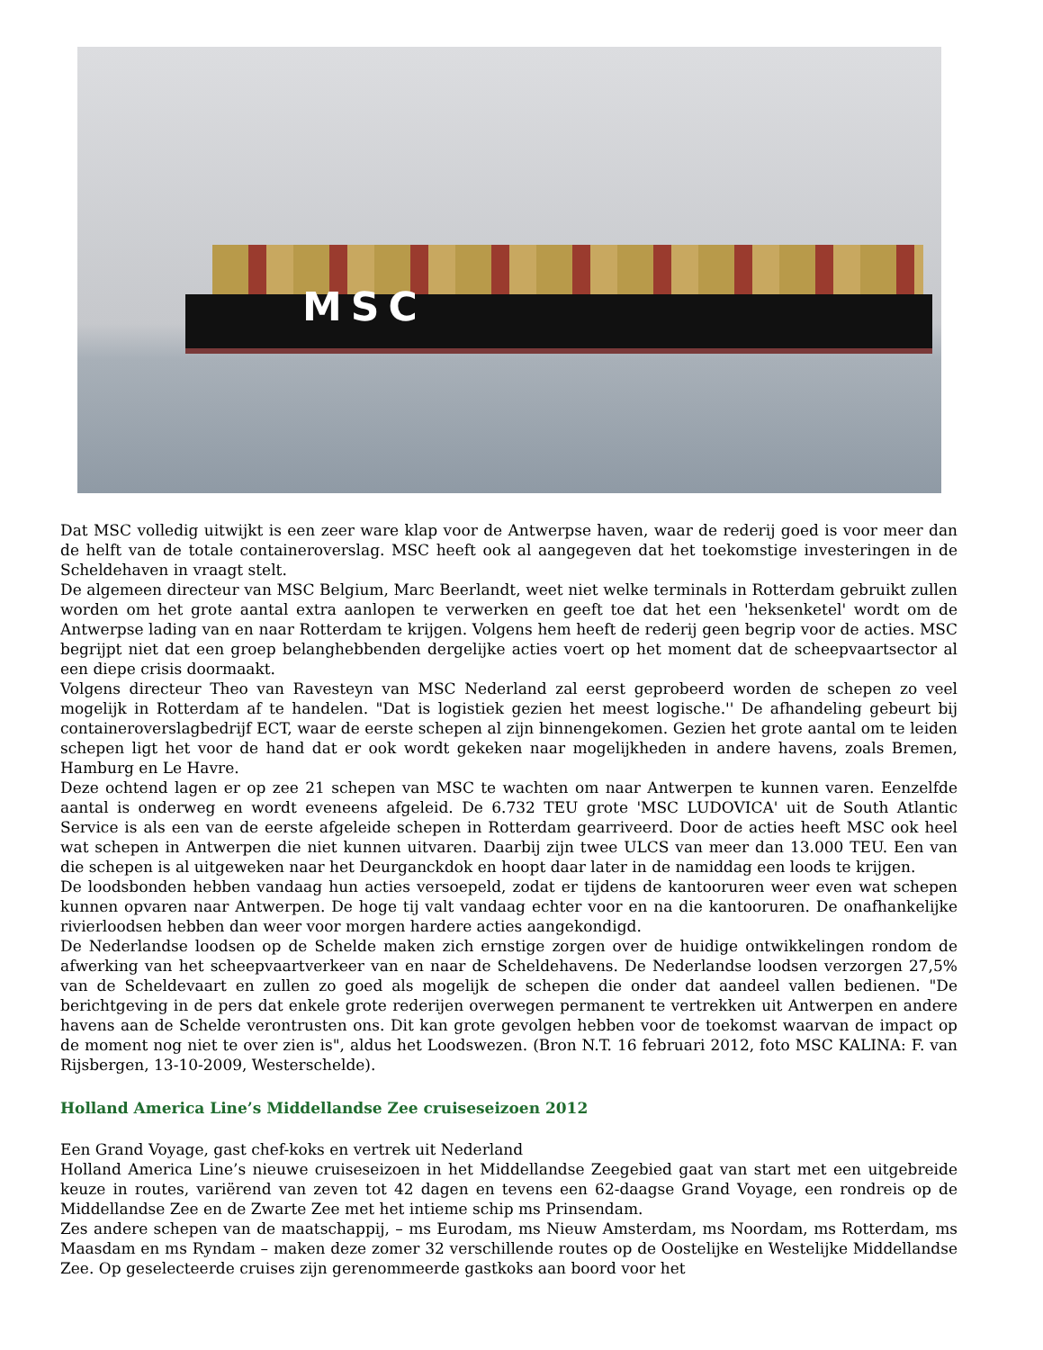MSC
Dat MSC volledig uitwijkt is een zeer ware klap voor de Antwerpse haven, waar de rederij goed is voor meer dan de helft van de totale containeroverslag. MSC heeft ook al aangegeven dat het toekomstige investeringen in de Scheldehaven in vraagt stelt.
De algemeen directeur van MSC Belgium, Marc Beerlandt, weet niet welke terminals in Rotterdam gebruikt zullen worden om het grote aantal extra aanlopen te verwerken en geeft toe dat het een 'heksenketel' wordt om de Antwerpse lading van en naar Rotterdam te krijgen. Volgens hem heeft de rederij geen begrip voor de acties. MSC begrijpt niet dat een groep belanghebbenden dergelijke acties voert op het moment dat de scheepvaartsector al een diepe crisis doormaakt.
Volgens directeur Theo van Ravesteyn van MSC Nederland zal eerst geprobeerd worden de schepen zo veel mogelijk in Rotterdam af te handelen. "Dat is logistiek gezien het meest logische.'' De afhandeling gebeurt bij containeroverslagbedrijf ECT, waar de eerste schepen al zijn binnengekomen. Gezien het grote aantal om te leiden schepen ligt het voor de hand dat er ook wordt gekeken naar mogelijkheden in andere havens, zoals Bremen, Hamburg en Le Havre.
Deze ochtend lagen er op zee 21 schepen van MSC te wachten om naar Antwerpen te kunnen varen. Eenzelfde aantal is onderweg en wordt eveneens afgeleid. De 6.732 TEU grote 'MSC LUDOVICA' uit de South Atlantic Service is als een van de eerste afgeleide schepen in Rotterdam gearriveerd. Door de acties heeft MSC ook heel wat schepen in Antwerpen die niet kunnen uitvaren. Daarbij zijn twee ULCS van meer dan 13.000 TEU. Een van die schepen is al uitgeweken naar het Deurganckdok en hoopt daar later in de namiddag een loods te krijgen.
De loodsbonden hebben vandaag hun acties versoepeld, zodat er tijdens de kantooruren weer even wat schepen kunnen opvaren naar Antwerpen. De hoge tij valt vandaag echter voor en na die kantooruren. De onafhankelijke rivierloodsen hebben dan weer voor morgen hardere acties aangekondigd.
De Nederlandse loodsen op de Schelde maken zich ernstige zorgen over de huidige ontwikkelingen rondom de afwerking van het scheepvaartverkeer van en naar de Scheldehavens. De Nederlandse loodsen verzorgen 27,5% van de Scheldevaart en zullen zo goed als mogelijk de schepen die onder dat aandeel vallen bedienen. "De berichtgeving in de pers dat enkele grote rederijen overwegen permanent te vertrekken uit Antwerpen en andere havens aan de Schelde verontrusten ons. Dit kan grote gevolgen hebben voor de toekomst waarvan de impact op de moment nog niet te over zien is", aldus het Loodswezen. (Bron N.T. 16 februari 2012, foto MSC KALINA: F. van Rijsbergen, 13-10-2009, Westerschelde).
Holland America Line’s Middellandse Zee cruiseseizoen 2012
Een Grand Voyage, gast chef-koks en vertrek uit Nederland
Holland America Line’s nieuwe cruiseseizoen in het Middellandse Zeegebied gaat van start met een uitgebreide keuze in routes, variërend van zeven tot 42 dagen en tevens een 62-daagse Grand Voyage, een rondreis op de Middellandse Zee en de Zwarte Zee met het intieme schip ms Prinsendam.
Zes andere schepen van de maatschappij, – ms Eurodam, ms Nieuw Amsterdam, ms Noordam, ms Rotterdam, ms Maasdam en ms Ryndam – maken deze zomer 32 verschillende routes op de Oostelijke en Westelijke Middellandse Zee. Op geselecteerde cruises zijn gerenommeerde gastkoks aan boord voor het